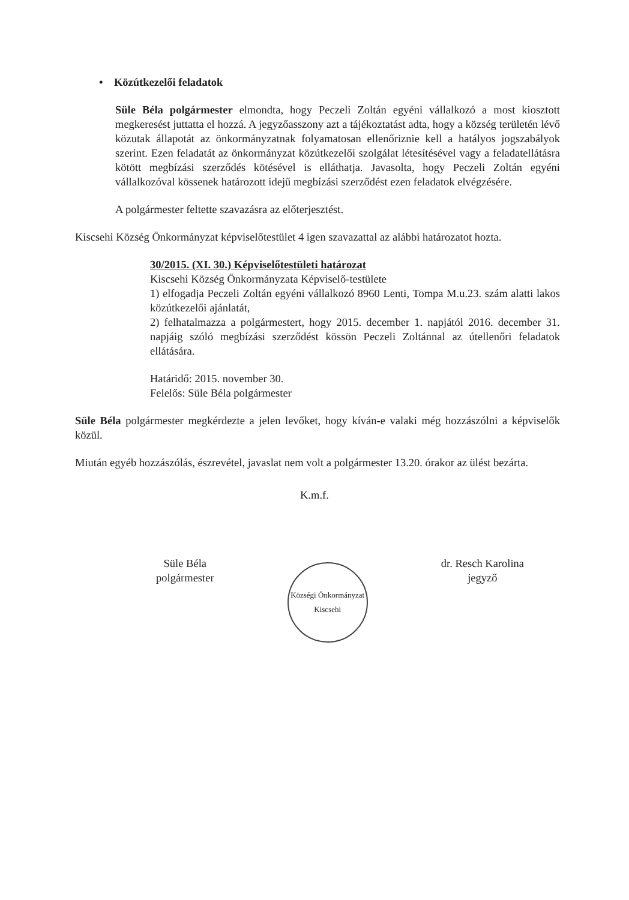• Közútkezelői feladatok
Süle Béla polgármester elmondta, hogy Peczeli Zoltán egyéni vállalkozó a most kiosztott megkeresést juttatta el hozzá. A jegyzőasszony azt a tájékoztatást adta, hogy a község területén lévő közutak állapotát az önkormányzatnak folyamatosan ellenőriznie kell a hatályos jogszabályok szerint. Ezen feladatát az önkormányzat közútkezelői szolgálat létesítésével vagy a feladatellátásra kötött megbízási szerződés kötésével is elláthatja. Javasolta, hogy Peczeli Zoltán egyéni vállalkozóval kössenek határozott idejű megbízási szerződést ezen feladatok elvégzésére.
A polgármester feltette szavazásra az előterjesztést.
Kiscsehi Község Önkormányzat képviselőtestület 4 igen szavazattal az alábbi határozatot hozta.
30/2015. (XI. 30.) Képviselőtestületi határozat
Kiscsehi Község Önkormányzata Képviselő-testülete
1) elfogadja Peczeli Zoltán egyéni vállalkozó 8960 Lenti, Tompa M.u.23. szám alatti lakos közútkezelői ajánlatát,
2) felhatalmazza a polgármestert, hogy 2015. december 1. napjától 2016. december 31. napjáig szóló megbízási szerződést kössön Peczeli Zoltánnal az útellenőri feladatok ellátására.
Határidő: 2015. november 30.
Felelős: Süle Béla polgármester
Süle Béla polgármester megkérdezte a jelen levőket, hogy kíván-e valaki még hozzászólni a képviselők közül.
Miután egyéb hozzászólás, észrevétel, javaslat nem volt a polgármester 13.20. órakor az ülést bezárta.
K.m.f.
Süle Béla
polgármester
Községi Önkormányzat Kiscsehi
dr. Resch Karolina
jegyző